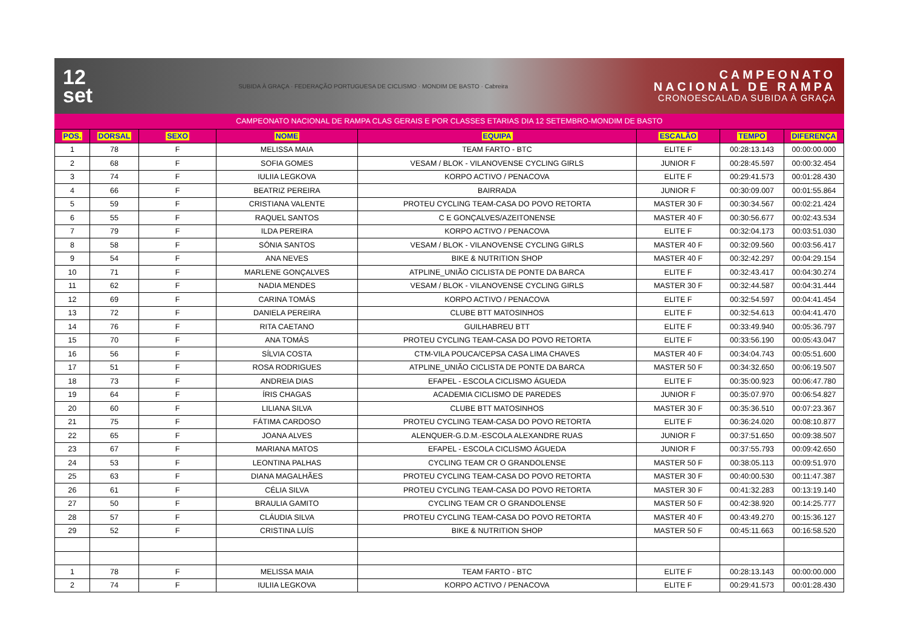12
set
SUBIDA À GRAÇA · FEDERAÇÃO PORTUGUESA DE CICLISMO · MONDIM DE BASTO · Cabreira
CAMPEONATO
NACIONAL DE RAMPA
CRONOESCALADA SUBIDA À GRAÇA
CAMPEONATO NACIONAL DE RAMPA CLAS GERAIS E POR CLASSES ETARIAS DIA 12 SETEMBRO-MONDIM DE BASTO
| POS. | DORSAL | SEXO | NOME | EQUIPA | ESCALÃO | TEMPO | DIFERENÇA |
| --- | --- | --- | --- | --- | --- | --- | --- |
| 1 | 78 | F | MELISSA MAIA | TEAM FARTO - BTC | ELITE F | 00:28:13.143 | 00:00:00.000 |
| 2 | 68 | F | SOFIA GOMES | VESAM / BLOK - VILANOVENSE CYCLING GIRLS | JUNIOR F | 00:28:45.597 | 00:00:32.454 |
| 3 | 74 | F | IULIIA LEGKOVA | KORPO ACTIVO / PENACOVA | ELITE F | 00:29:41.573 | 00:01:28.430 |
| 4 | 66 | F | BEATRIZ PEREIRA | BAIRRADA | JUNIOR F | 00:30:09.007 | 00:01:55.864 |
| 5 | 59 | F | CRISTIANA VALENTE | PROTEU CYCLING TEAM-CASA DO POVO RETORTA | MASTER 30 F | 00:30:34.567 | 00:02:21.424 |
| 6 | 55 | F | RAQUEL SANTOS | C E GONÇALVES/AZEITONENSE | MASTER 40 F | 00:30:56.677 | 00:02:43.534 |
| 7 | 79 | F | ILDA PEREIRA | KORPO ACTIVO / PENACOVA | ELITE F | 00:32:04.173 | 00:03:51.030 |
| 8 | 58 | F | SÓNIA SANTOS | VESAM / BLOK - VILANOVENSE CYCLING GIRLS | MASTER 40 F | 00:32:09.560 | 00:03:56.417 |
| 9 | 54 | F | ANA NEVES | BIKE & NUTRITION SHOP | MASTER 40 F | 00:32:42.297 | 00:04:29.154 |
| 10 | 71 | F | MARLENE GONÇALVES | ATPLINE_UNIÃO CICLISTA DE PONTE DA BARCA | ELITE F | 00:32:43.417 | 00:04:30.274 |
| 11 | 62 | F | NADIA MENDES | VESAM / BLOK - VILANOVENSE CYCLING GIRLS | MASTER 30 F | 00:32:44.587 | 00:04:31.444 |
| 12 | 69 | F | CARINA TOMÁS | KORPO ACTIVO / PENACOVA | ELITE F | 00:32:54.597 | 00:04:41.454 |
| 13 | 72 | F | DANIELA PEREIRA | CLUBE BTT MATOSINHOS | ELITE F | 00:32:54.613 | 00:04:41.470 |
| 14 | 76 | F | RITA CAETANO | GUILHABREU BTT | ELITE F | 00:33:49.940 | 00:05:36.797 |
| 15 | 70 | F | ANA TOMÁS | PROTEU CYCLING TEAM-CASA DO POVO RETORTA | ELITE F | 00:33:56.190 | 00:05:43.047 |
| 16 | 56 | F | SÍLVIA COSTA | CTM-VILA POUCA/CEPSA CASA LIMA CHAVES | MASTER 40 F | 00:34:04.743 | 00:05:51.600 |
| 17 | 51 | F | ROSA RODRIGUES | ATPLINE_UNIÃO CICLISTA DE PONTE DA BARCA | MASTER 50 F | 00:34:32.650 | 00:06:19.507 |
| 18 | 73 | F | ANDREIA DIAS | EFAPEL - ESCOLA CICLISMO ÁGUEDA | ELITE F | 00:35:00.923 | 00:06:47.780 |
| 19 | 64 | F | ÍRIS CHAGAS | ACADEMIA CICLISMO DE PAREDES | JUNIOR F | 00:35:07.970 | 00:06:54.827 |
| 20 | 60 | F | LILIANA SILVA | CLUBE BTT MATOSINHOS | MASTER 30 F | 00:35:36.510 | 00:07:23.367 |
| 21 | 75 | F | FÁTIMA CARDOSO | PROTEU CYCLING TEAM-CASA DO POVO RETORTA | ELITE F | 00:36:24.020 | 00:08:10.877 |
| 22 | 65 | F | JOANA ALVES | ALENQUER-G.D.M.-ESCOLA ALEXANDRE RUAS | JUNIOR F | 00:37:51.650 | 00:09:38.507 |
| 23 | 67 | F | MARIANA MATOS | EFAPEL - ESCOLA CICLISMO ÁGUEDA | JUNIOR F | 00:37:55.793 | 00:09:42.650 |
| 24 | 53 | F | LEONTINA PALHAS | CYCLING TEAM CR O GRANDOLENSE | MASTER 50 F | 00:38:05.113 | 00:09:51.970 |
| 25 | 63 | F | DIANA MAGALHÃES | PROTEU CYCLING TEAM-CASA DO POVO RETORTA | MASTER 30 F | 00:40:00.530 | 00:11:47.387 |
| 26 | 61 | F | CÉLIA SILVA | PROTEU CYCLING TEAM-CASA DO POVO RETORTA | MASTER 30 F | 00:41:32.283 | 00:13:19.140 |
| 27 | 50 | F | BRAULIA GAMITO | CYCLING TEAM CR O GRANDOLENSE | MASTER 50 F | 00:42:38.920 | 00:14:25.777 |
| 28 | 57 | F | CLÁUDIA SILVA | PROTEU CYCLING TEAM-CASA DO POVO RETORTA | MASTER 40 F | 00:43:49.270 | 00:15:36.127 |
| 29 | 52 | F | CRISTINA LUÍS | BIKE & NUTRITION SHOP | MASTER 50 F | 00:45:11.663 | 00:16:58.520 |
| 1 | 78 | F | MELISSA MAIA | TEAM FARTO - BTC | ELITE F | 00:28:13.143 | 00:00:00.000 |
| 2 | 74 | F | IULIIA LEGKOVA | KORPO ACTIVO / PENACOVA | ELITE F | 00:29:41.573 | 00:01:28.430 |